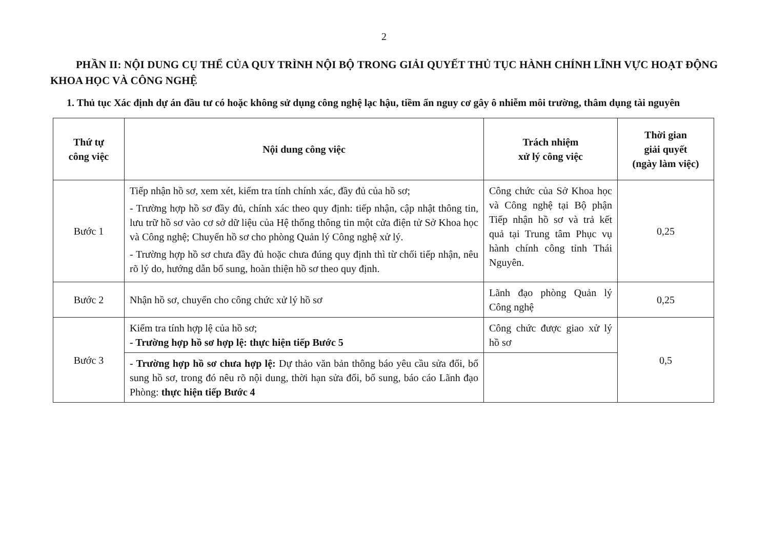2
PHẦN II: NỘI DUNG CỤ THỂ CỦA QUY TRÌNH NỘI BỘ TRONG GIẢI QUYẾT THỦ TỤC HÀNH CHÍNH LĨNH VỰC HOẠT ĐỘNG KHOA HỌC VÀ CÔNG NGHỆ
1. Thủ tục Xác định dự án đầu tư có hoặc không sử dụng công nghệ lạc hậu, tiềm ẩn nguy cơ gây ô nhiễm môi trường, thâm dụng tài nguyên
| Thứ tự công việc | Nội dung công việc | Trách nhiệm xử lý công việc | Thời gian giải quyết (ngày làm việc) |
| --- | --- | --- | --- |
| Bước 1 | Tiếp nhận hồ sơ, xem xét, kiểm tra tính chính xác, đầy đủ của hồ sơ; - Trường hợp hồ sơ đầy đủ, chính xác theo quy định: tiếp nhận, cập nhật thông tin, lưu trữ hồ sơ vào cơ sở dữ liệu của Hệ thống thông tin một cửa điện tử Sở Khoa học và Công nghệ; Chuyển hồ sơ cho phòng Quản lý Công nghệ xử lý. - Trường hợp hồ sơ chưa đầy đủ hoặc chưa đúng quy định thì từ chối tiếp nhận, nêu rõ lý do, hướng dẫn bổ sung, hoàn thiện hồ sơ theo quy định. | Công chức của Sở Khoa học và Công nghệ tại Bộ phận Tiếp nhận hồ sơ và trả kết quả tại Trung tâm Phục vụ hành chính công tỉnh Thái Nguyên. | 0,25 |
| Bước 2 | Nhận hồ sơ, chuyển cho công chức xử lý hồ sơ | Lãnh đạo phòng Quản lý Công nghệ | 0,25 |
| Bước 3 | Kiểm tra tính hợp lệ của hồ sơ; - Trường hợp hồ sơ hợp lệ: thực hiện tiếp Bước 5 | Công chức được giao xử lý hồ sơ | 0,5 |
| | - Trường hợp hồ sơ chưa hợp lệ: Dự thảo văn bản thông báo yêu cầu sửa đổi, bổ sung hồ sơ, trong đó nêu rõ nội dung, thời hạn sửa đổi, bổ sung, báo cáo Lãnh đạo Phòng: thực hiện tiếp Bước 4 | | |